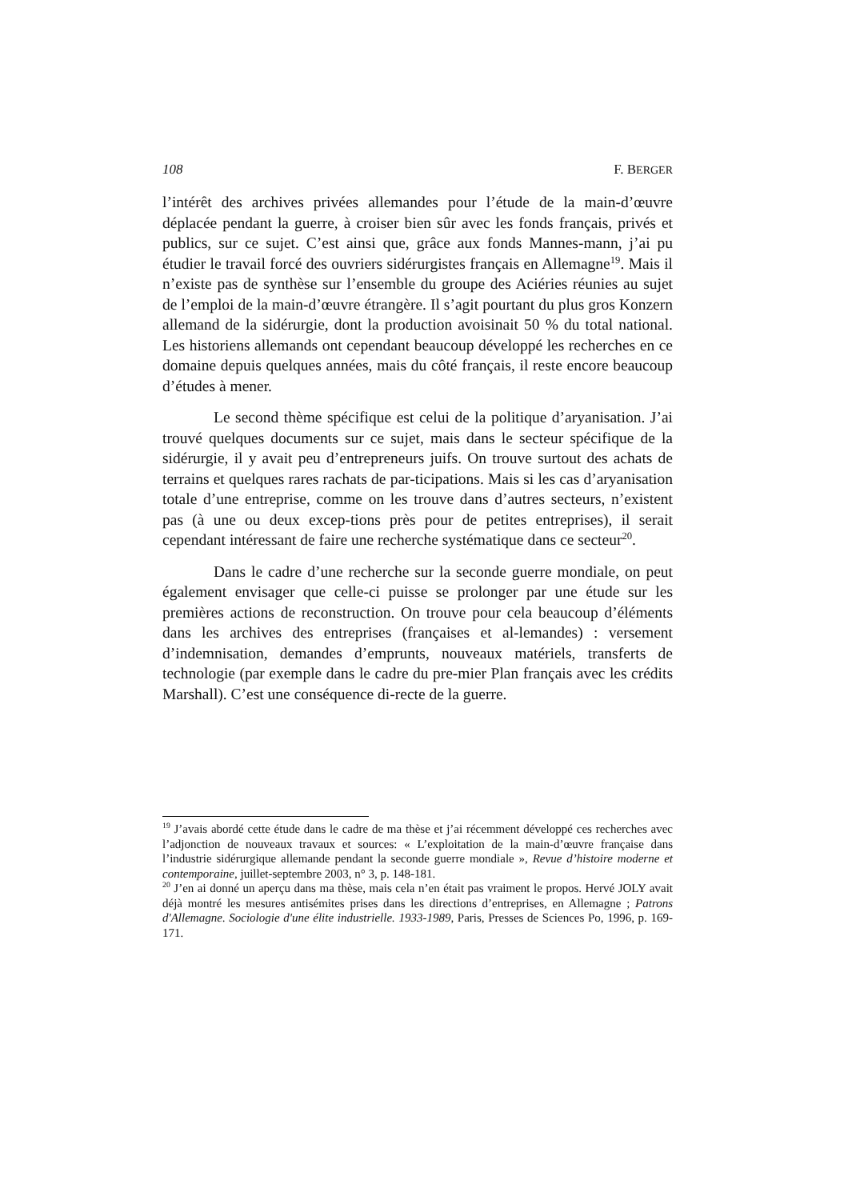108 F. BERGER
l’intérêt des archives privées allemandes pour l’étude de la main-d’œuvre déplacée pendant la guerre, à croiser bien sûr avec les fonds français, privés et publics, sur ce sujet. C’est ainsi que, grâce aux fonds Mannes-mann, j’ai pu étudier le travail forcé des ouvriers sidérurgistes français en Allemagne<sup>19</sup>. Mais il n’existe pas de synthèse sur l’ensemble du groupe des Aciéries réunies au sujet de l’emploi de la main-d’œuvre étrangère. Il s’agit pourtant du plus gros Konzern allemand de la sidérurgie, dont la production avoisinait 50 % du total national. Les historiens allemands ont cependant beaucoup développé les recherches en ce domaine depuis quelques années, mais du côté français, il reste encore beaucoup d’études à mener.
Le second thème spécifique est celui de la politique d’aryanisation. J’ai trouvé quelques documents sur ce sujet, mais dans le secteur spécifique de la sidérurgie, il y avait peu d’entrepreneurs juifs. On trouve surtout des achats de terrains et quelques rares rachats de par-ticipations. Mais si les cas d’aryanisation totale d’une entreprise, comme on les trouve dans d’autres secteurs, n’existent pas (à une ou deux excep-tions près pour de petites entreprises), il serait cependant intéressant de faire une recherche systématique dans ce secteur<sup>20</sup>.
Dans le cadre d’une recherche sur la seconde guerre mondiale, on peut également envisager que celle-ci puisse se prolonger par une étude sur les premières actions de reconstruction. On trouve pour cela beaucoup d’éléments dans les archives des entreprises (françaises et al-lemandes) : versement d’indemnisation, demandes d’emprunts, nouveaux matériels, transferts de technologie (par exemple dans le cadre du pre-mier Plan français avec les crédits Marshall). C’est une conséquence di-recte de la guerre.
<sup>19</sup> J’avais abordé cette étude dans le cadre de ma thèse et j’ai récemment développé ces recherches avec l’adjonction de nouveaux travaux et sources: « L’exploitation de la main-d’œuvre française dans l’industrie sidérurgique allemande pendant la seconde guerre mondiale », Revue d’histoire moderne et contemporaine, juillet-septembre 2003, n° 3, p. 148-181.
<sup>20</sup> J’en ai donné un aperçu dans ma thèse, mais cela n’en était pas vraiment le propos. Hervé JOLY avait déjà montré les mesures antisémites prises dans les directions d’entreprises, en Allemagne ; Patrons d'Allemagne. Sociologie d'une élite industrielle. 1933-1989, Paris, Presses de Sciences Po, 1996, p. 169-171.